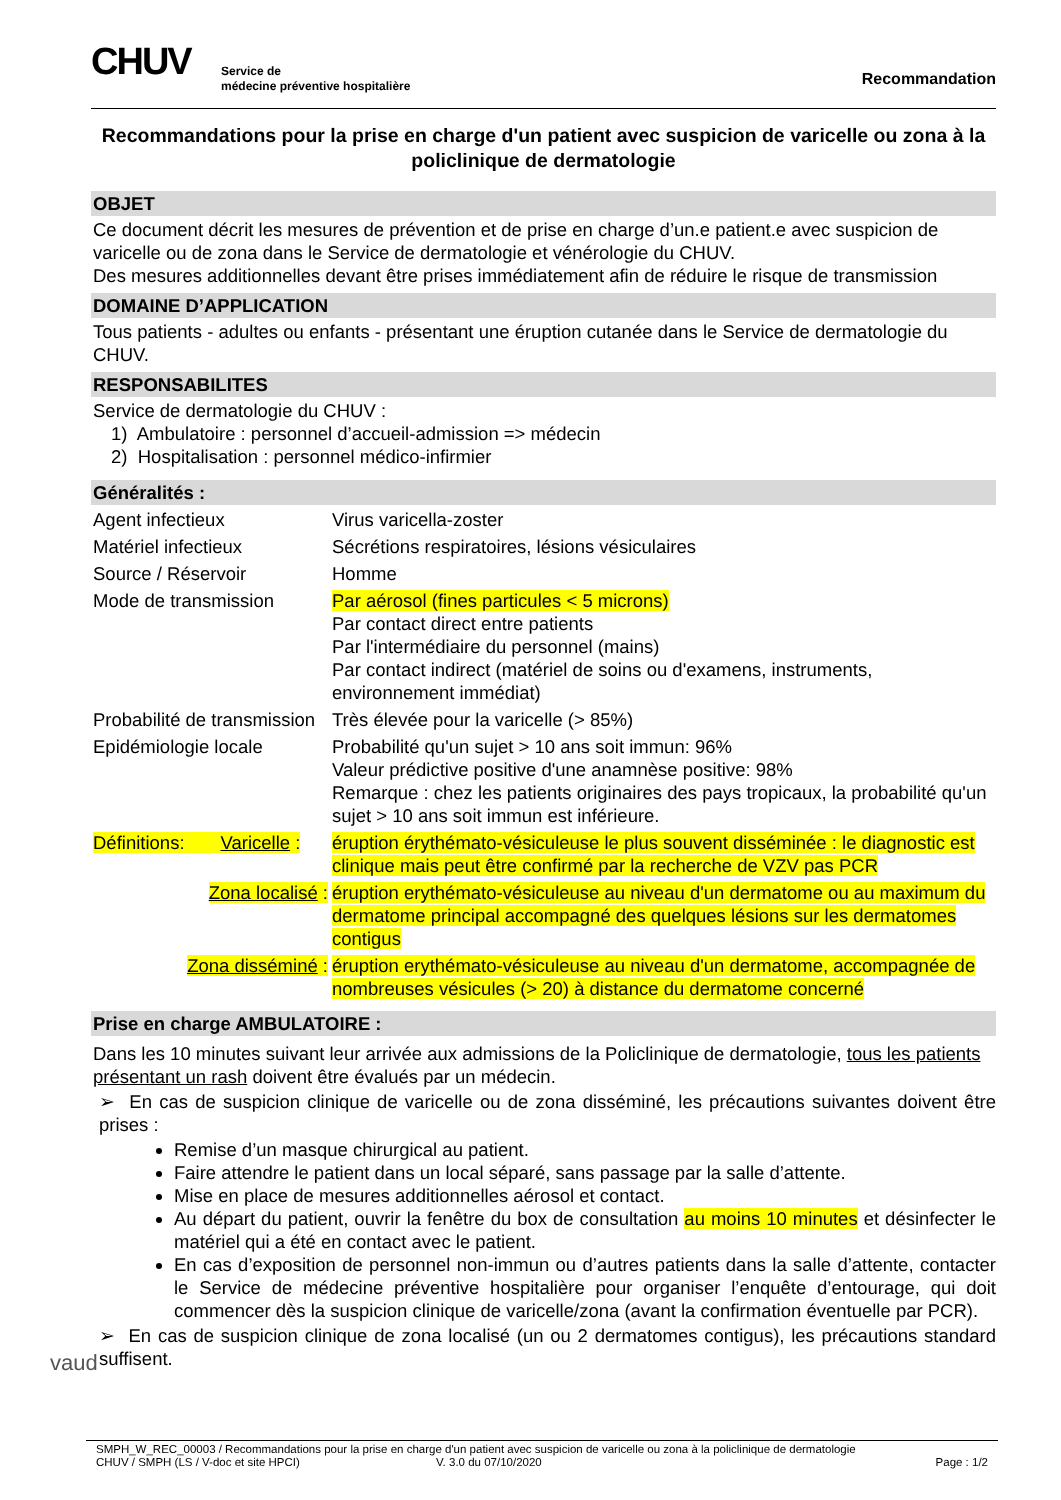CHUV
Service de
médecine préventive hospitalière
Recommandation
Recommandations pour la prise en charge d'un patient avec suspicion de varicelle ou zona à la policlinique de dermatologie
OBJET
Ce document décrit les mesures de prévention et de prise en charge d’un.e patient.e avec suspicion de varicelle ou de zona dans le Service de dermatologie et vénérologie du CHUV.
Des mesures additionnelles devant être prises immédiatement afin de réduire le risque de transmission
DOMAINE D’APPLICATION
Tous patients - adultes ou enfants - présentant une éruption cutanée dans le Service de dermatologie du CHUV.
RESPONSABILITES
Service de dermatologie du CHUV :
1) Ambulatoire : personnel d’accueil-admission => médecin
2) Hospitalisation : personnel médico-infirmier
Généralités :
| Agent infectieux | Virus varicella-zoster |
| Matériel infectieux | Sécrétions respiratoires, lésions vésiculaires |
| Source / Réservoir | Homme |
| Mode de transmission | Par aérosol (fines particules < 5 microns) Par contact direct entre patients Par l'intermédiaire du personnel (mains) Par contact indirect (matériel de soins ou d'examens, instruments, environnement immédiat) |
| Probabilité de transmission | Très élevée pour la varicelle (> 85%) |
| Epidémiologie locale | Probabilité qu'un sujet > 10 ans soit immun: 96% Valeur prédictive positive d'une anamnèse positive: 98% Remarque : chez les patients originaires des pays tropicaux, la probabilité qu'un sujet > 10 ans soit immun est inférieure. |
| Définitions: Varicelle : | éruption érythémato-vésiculeuse le plus souvent disséminée : le diagnostic est clinique mais peut être confirmé par la recherche de VZV pas PCR |
| Zona localisé : | éruption erythémato-vésiculeuse au niveau d'un dermatome ou au maximum du dermatome principal accompagné des quelques lésions sur les dermatomes contigus |
| Zona disséminé : | éruption erythémato-vésiculeuse au niveau d'un dermatome, accompagnée de nombreuses vésicules (> 20) à distance du dermatome concerné |
Prise en charge AMBULATOIRE :
Dans les 10 minutes suivant leur arrivée aux admissions de la Policlinique de dermatologie, tous les patients présentant un rash doivent être évalués par un médecin.
➢ En cas de suspicion clinique de varicelle ou de zona disséminé, les précautions suivantes doivent être prises :
Remise d’un masque chirurgical au patient.
Faire attendre le patient dans un local séparé, sans passage par la salle d’attente.
Mise en place de mesures additionnelles aérosol et contact.
Au départ du patient, ouvrir la fenêtre du box de consultation au moins 10 minutes et désinfecter le matériel qui a été en contact avec le patient.
En cas d’exposition de personnel non-immun ou d’autres patients dans la salle d’attente, contacter le Service de médecine préventive hospitalière pour organiser l’enquête d’entourage, qui doit commencer dès la suspicion clinique de varicelle/zona (avant la confirmation éventuelle par PCR).
➢ En cas de suspicion clinique de zona localisé (un ou 2 dermatomes contigus), les précautions standard suffisent.
vaud
SMPH_W_REC_00003 / Recommandations pour la prise en charge d'un patient avec suspicion de varicelle ou zona à la policlinique de dermatologie
CHUV / SMPH (LS / V-doc et site HPCI) V. 3.0 du 07/10/2020 Page : 1/2